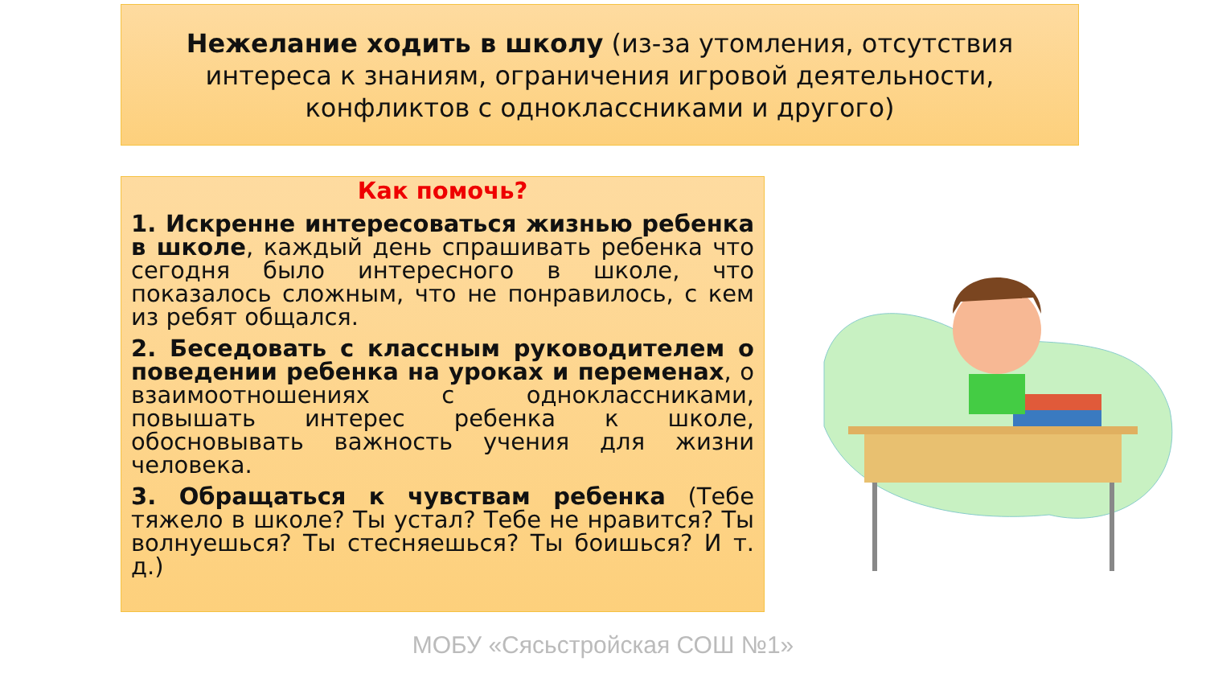Нежелание ходить в школу (из-за утомления, отсутствия интереса к знаниям, ограничения игровой деятельности, конфликтов с одноклассниками и другого)
Как помочь?
1. Искренне интересоваться жизнью ребенка в школе, каждый день спрашивать ребенка что сегодня было интересного в школе, что показалось сложным, что не понравилось, с кем из ребят общался.
2. Беседовать с классным руководителем о поведении ребенка на уроках и переменах, о взаимоотношениях с одноклассниками, повышать интерес ребенка к школе, обосновывать важность учения для жизни человека.
3. Обращаться к чувствам ребенка (Тебе тяжело в школе? Ты устал? Тебе не нравится? Ты волнуешься? Ты стесняешься? Ты боишься? И т. д.)
МОБУ «Сясьстройская СОШ №1»